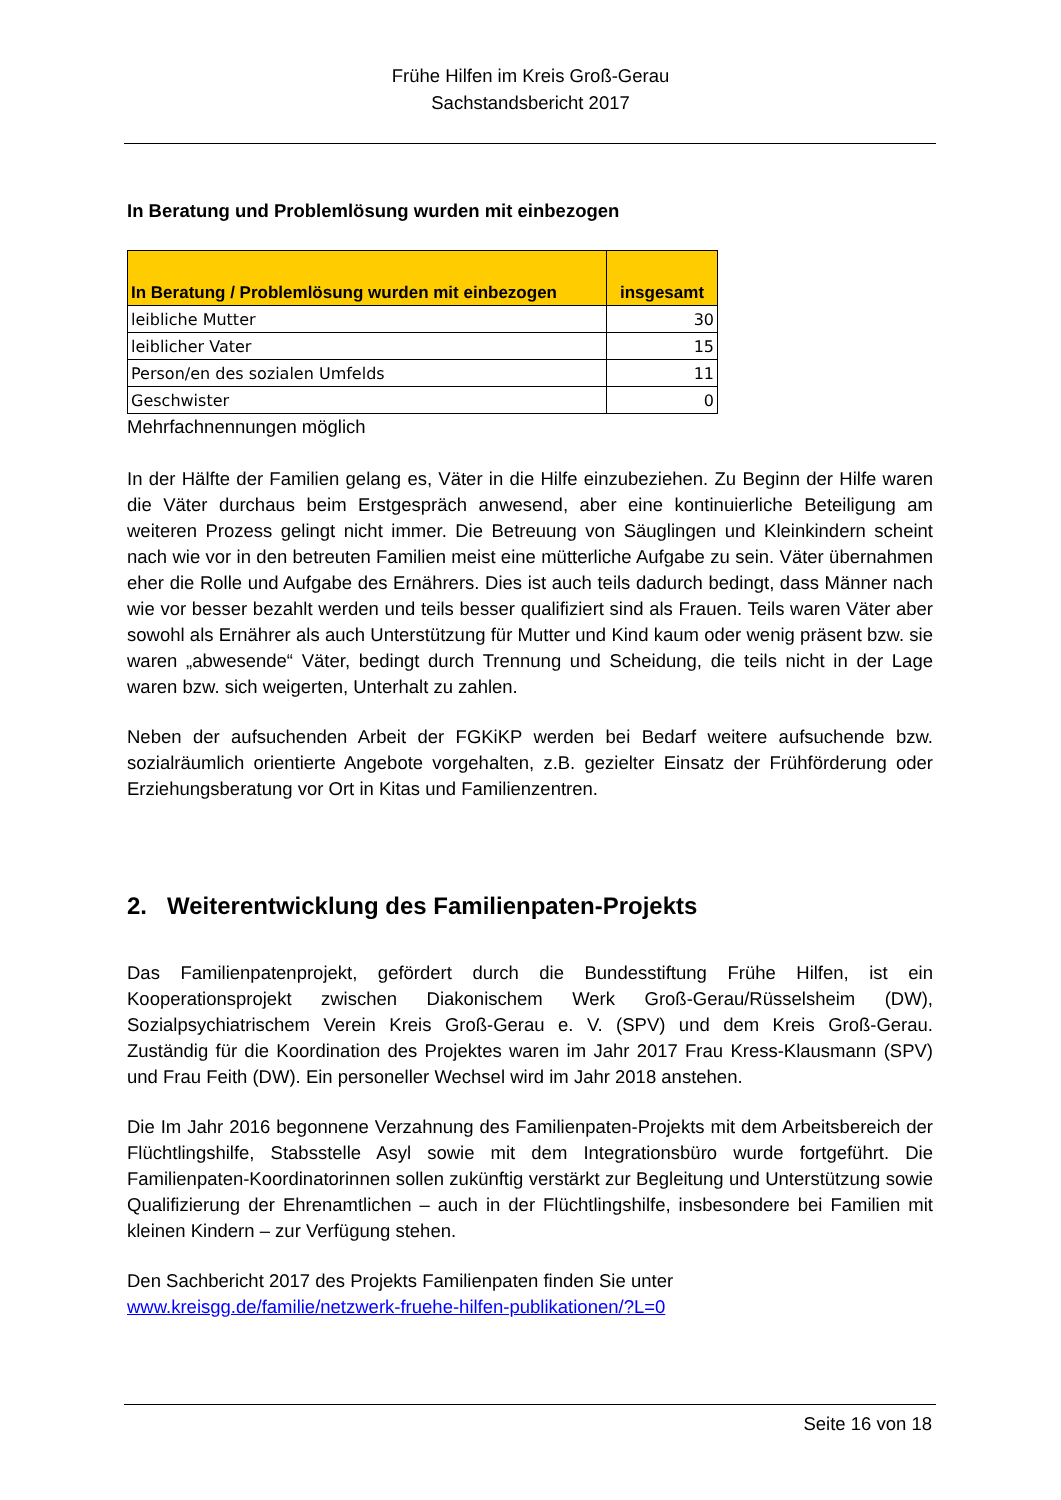Frühe Hilfen im Kreis Groß-Gerau
Sachstandsbericht 2017
In Beratung und Problemlösung wurden mit einbezogen
| In Beratung / Problemlösung wurden mit einbezogen | insgesamt |
| --- | --- |
| leibliche Mutter | 30 |
| leiblicher Vater | 15 |
| Person/en des sozialen Umfelds | 11 |
| Geschwister | 0 |
Mehrfachnennungen möglich
In der Hälfte der Familien gelang es, Väter in die Hilfe einzubeziehen. Zu Beginn der Hilfe waren die Väter durchaus beim Erstgespräch anwesend, aber eine kontinuierliche Beteiligung am weiteren Prozess gelingt nicht immer. Die Betreuung von Säuglingen und Kleinkindern scheint nach wie vor in den betreuten Familien meist eine mütterliche Aufgabe zu sein. Väter übernahmen eher die Rolle und Aufgabe des Ernährers. Dies ist auch teils dadurch bedingt, dass Männer nach wie vor besser bezahlt werden und teils besser qualifiziert sind als Frauen. Teils waren Väter aber sowohl als Ernährer als auch Unterstützung für Mutter und Kind kaum oder wenig präsent bzw. sie waren „abwesende“ Väter, bedingt durch Trennung und Scheidung, die teils nicht in der Lage waren bzw. sich weigerten, Unterhalt zu zahlen.
Neben der aufsuchenden Arbeit der FGKiKP werden bei Bedarf weitere aufsuchende bzw. sozialräumlich orientierte Angebote vorgehalten, z.B. gezielter Einsatz der Frühförderung oder Erziehungsberatung vor Ort in Kitas und Familienzentren.
2. Weiterentwicklung des Familienpaten-Projekts
Das Familienpatenprojekt, gefördert durch die Bundesstiftung Frühe Hilfen, ist ein Kooperationsprojekt zwischen Diakonischem Werk Groß-Gerau/Rüsselsheim (DW), Sozialpsychiatrischem Verein Kreis Groß-Gerau e. V. (SPV) und dem Kreis Groß-Gerau. Zuständig für die Koordination des Projektes waren im Jahr 2017 Frau Kress-Klausmann (SPV) und Frau Feith (DW). Ein personeller Wechsel wird im Jahr 2018 anstehen.
Die Im Jahr 2016 begonnene Verzahnung des Familienpaten-Projekts mit dem Arbeitsbereich der Flüchtlingshilfe, Stabsstelle Asyl sowie mit dem Integrationsbüro wurde fortgeführt. Die Familienpaten-Koordinatorinnen sollen zukünftig verstärkt zur Begleitung und Unterstützung sowie Qualifizierung der Ehrenamtlichen – auch in der Flüchtlingshilfe, insbesondere bei Familien mit kleinen Kindern – zur Verfügung stehen.
Den Sachbericht 2017 des Projekts Familienpaten finden Sie unter
www.kreisgg.de/familie/netzwerk-fruehe-hilfen-publikationen/?L=0
Seite 16 von 18